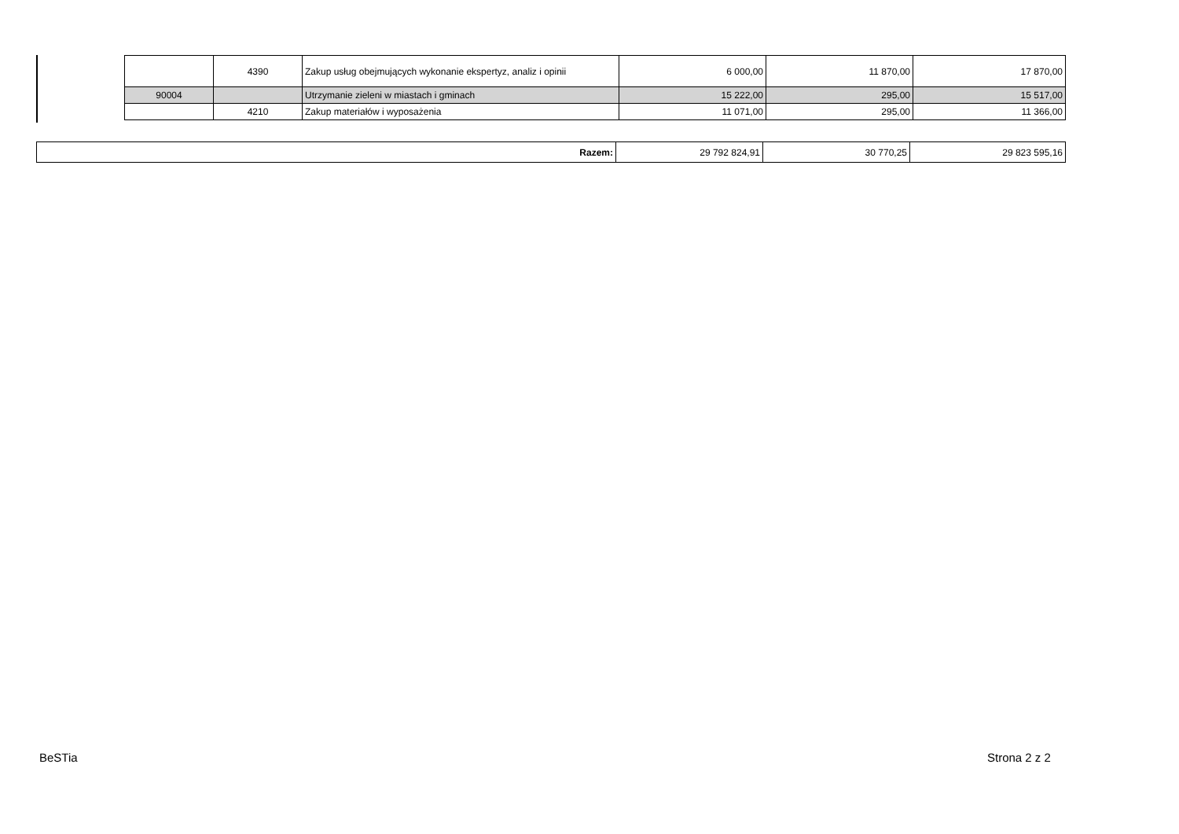| | 4390 | Zakup usług obejmujących wykonanie ekspertyz, analiz i opinii | 6 000,00 | 11 870,00 | 17 870,00 |
| 90004 | | Utrzymanie zieleni w miastach i gminach | 15 222,00 | 295,00 | 15 517,00 |
| | 4210 | Zakup materiałów i wyposażenia | 11 071,00 | 295,00 | 11 366,00 |
| Razem: | 29 792 824,91 | 30 770,25 | 29 823 595,16 |
BeSTia Strona 2 z 2